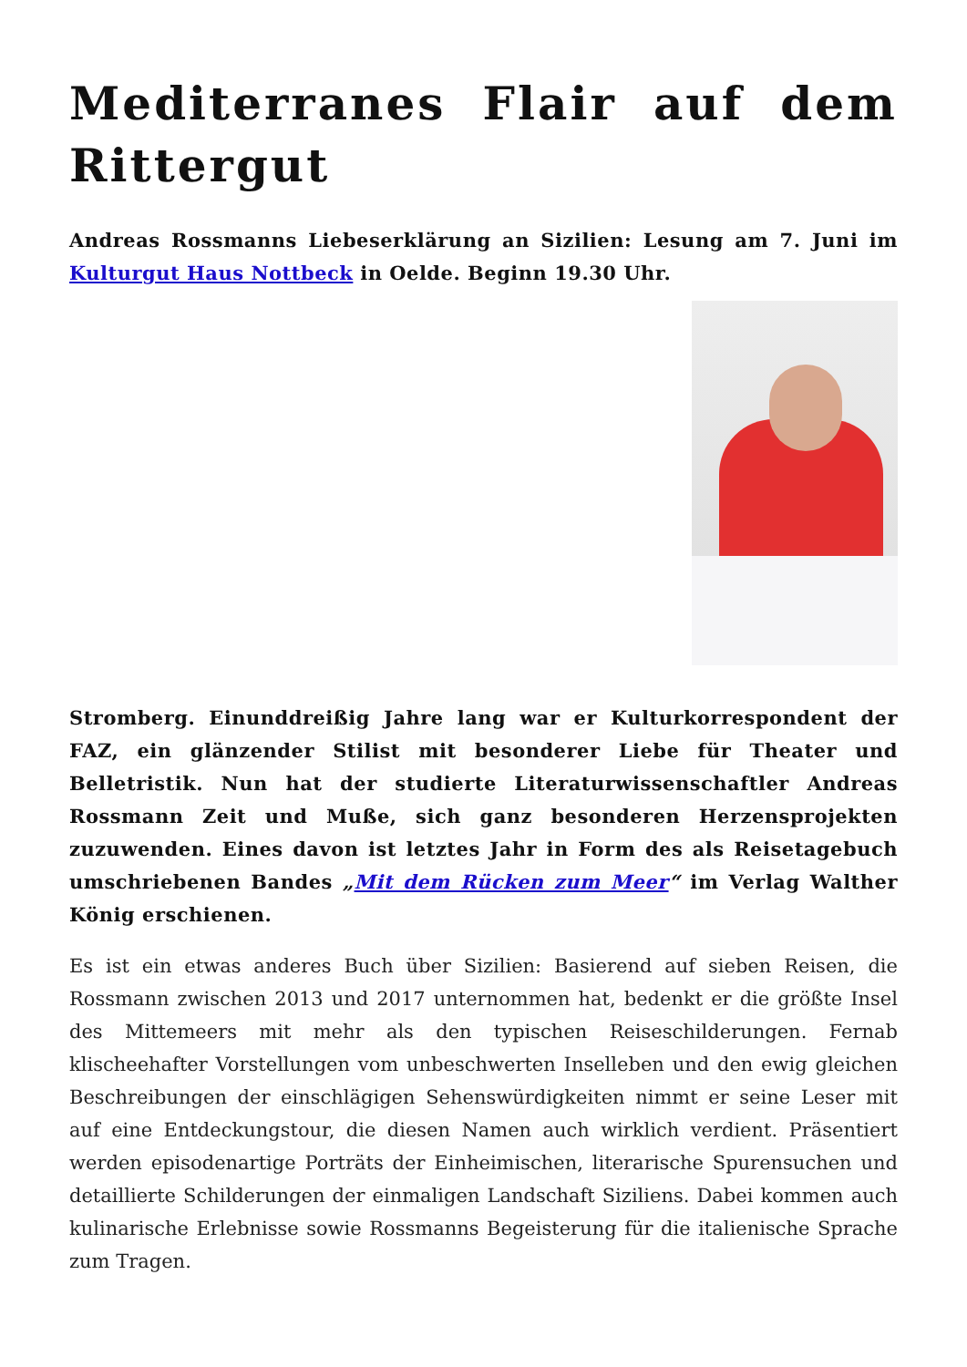Mediterranes Flair auf dem Rittergut
Andreas Rossmanns Liebeserklärung an Sizilien: Lesung am 7. Juni im Kulturgut Haus Nottbeck in Oelde. Beginn 19.30 Uhr.
Stromberg. Einunddreißig Jahre lang war er Kulturkorrespondent der FAZ, ein glänzender Stilist mit besonderer Liebe für Theater und Belletristik. Nun hat der studierte Literaturwissenschaftler Andreas Rossmann Zeit und Muße, sich ganz besonderen Herzensprojekten zuzuwenden. Eines davon ist letztes Jahr in Form des als Reisetagebuch umschriebenen Bandes „Mit dem Rücken zum Meer“ im Verlag Walther König erschienen.
Es ist ein etwas anderes Buch über Sizilien: Basierend auf sieben Reisen, die Rossmann zwischen 2013 und 2017 unternommen hat, bedenkt er die größte Insel des Mittemeers mit mehr als den typischen Reiseschilderungen. Fernab klischeehafter Vorstellungen vom unbeschwerten Inselleben und den ewig gleichen Beschreibungen der einschlägigen Sehenswürdigkeiten nimmt er seine Leser mit auf eine Entdeckungstour, die diesen Namen auch wirklich verdient. Präsentiert werden episodenartige Porträts der Einheimischen, literarische Spurensuchen und detaillierte Schilderungen der einmaligen Landschaft Siziliens. Dabei kommen auch kulinarische Erlebnisse sowie Rossmanns Begeisterung für die italienische Sprache zum Tragen.